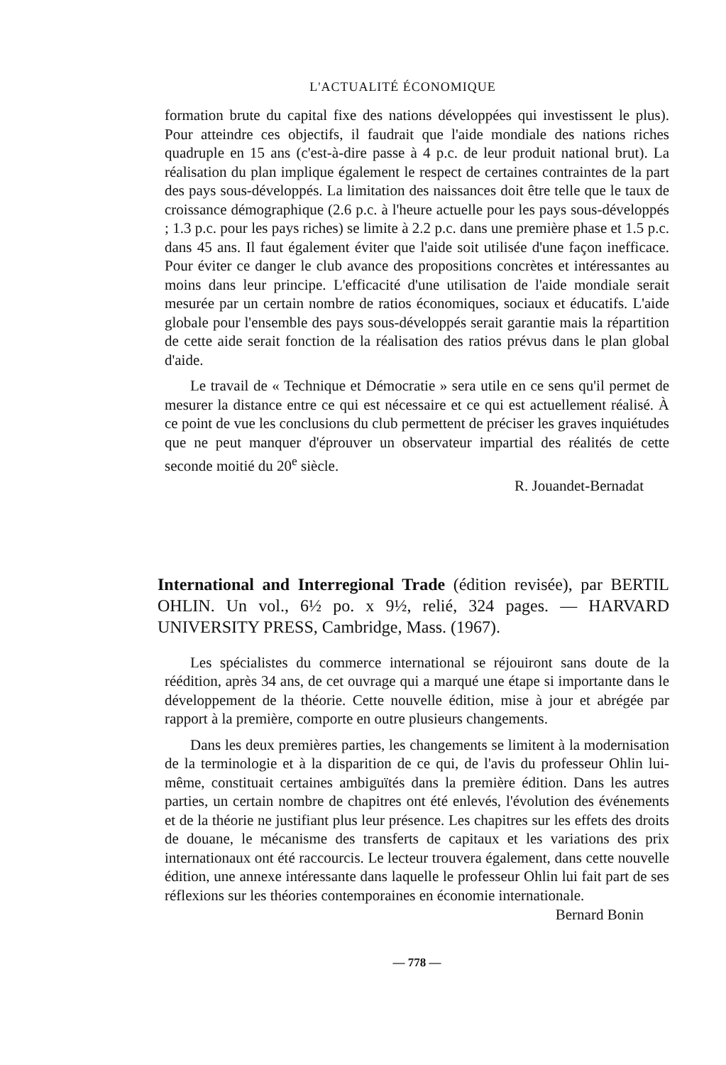L'ACTUALITÉ ÉCONOMIQUE
formation brute du capital fixe des nations développées qui investissent le plus). Pour atteindre ces objectifs, il faudrait que l'aide mondiale des nations riches quadruple en 15 ans (c'est-à-dire passe à 4 p.c. de leur produit national brut). La réalisation du plan implique également le respect de certaines contraintes de la part des pays sous-développés. La limitation des naissances doit être telle que le taux de croissance démographique (2.6 p.c. à l'heure actuelle pour les pays sous-développés ; 1.3 p.c. pour les pays riches) se limite à 2.2 p.c. dans une première phase et 1.5 p.c. dans 45 ans. Il faut également éviter que l'aide soit utilisée d'une façon inefficace. Pour éviter ce danger le club avance des propositions concrètes et intéressantes au moins dans leur principe. L'efficacité d'une utilisation de l'aide mondiale serait mesurée par un certain nombre de ratios économiques, sociaux et éducatifs. L'aide globale pour l'ensemble des pays sous-développés serait garantie mais la répartition de cette aide serait fonction de la réalisation des ratios prévus dans le plan global d'aide.
Le travail de « Technique et Démocratie » sera utile en ce sens qu'il permet de mesurer la distance entre ce qui est nécessaire et ce qui est actuellement réalisé. À ce point de vue les conclusions du club permettent de préciser les graves inquiétudes que ne peut manquer d'éprouver un observateur impartial des réalités de cette seconde moitié du 20<sup>e</sup> siècle.
R. Jouandet-Bernadat
International and Interregional Trade (édition revisée), par BERTIL OHLIN. Un vol., 6½ po. x 9½, relié, 324 pages. — HARVARD UNIVERSITY PRESS, Cambridge, Mass. (1967).
Les spécialistes du commerce international se réjouiront sans doute de la réédition, après 34 ans, de cet ouvrage qui a marqué une étape si importante dans le développement de la théorie. Cette nouvelle édition, mise à jour et abrégée par rapport à la première, comporte en outre plusieurs changements.
Dans les deux premières parties, les changements se limitent à la modernisation de la terminologie et à la disparition de ce qui, de l'avis du professeur Ohlin lui-même, constituait certaines ambiguïtés dans la première édition. Dans les autres parties, un certain nombre de chapitres ont été enlevés, l'évolution des événements et de la théorie ne justifiant plus leur présence. Les chapitres sur les effets des droits de douane, le mécanisme des transferts de capitaux et les variations des prix internationaux ont été raccourcis. Le lecteur trouvera également, dans cette nouvelle édition, une annexe intéressante dans laquelle le professeur Ohlin lui fait part de ses réflexions sur les théories contemporaines en économie internationale.
Bernard Bonin
— 778 —